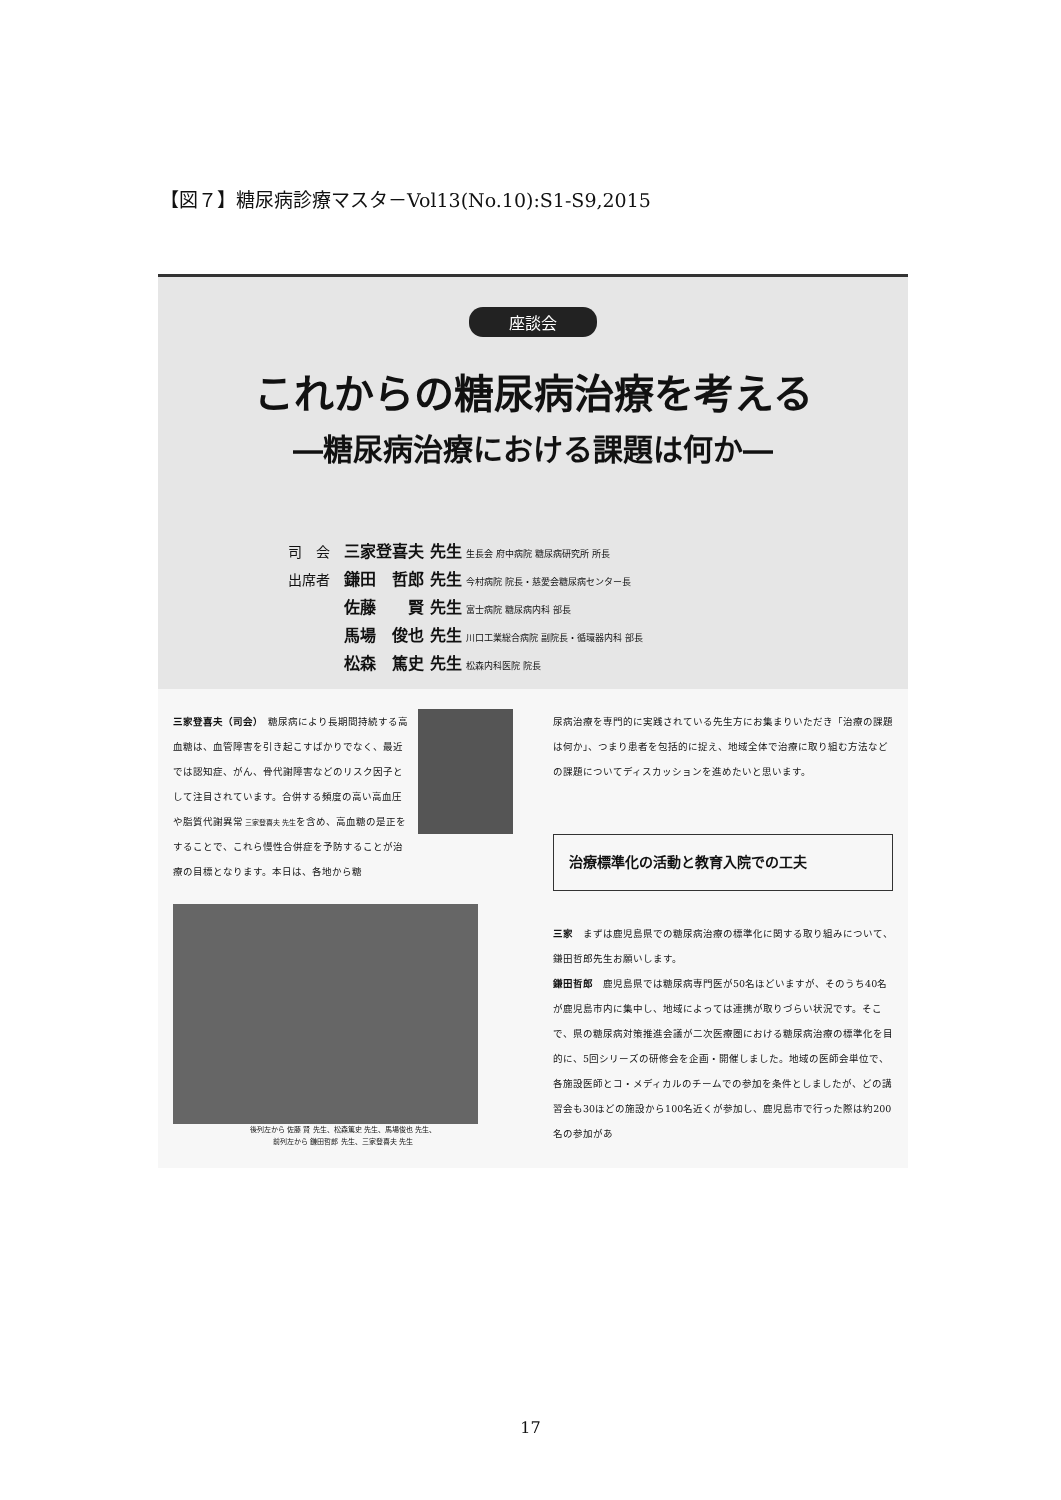【図７】糖尿病診療マスタ－Vol13(No.10):S1-S9,2015
座談会
これからの糖尿病治療を考える
―糖尿病治療における課題は何か―
司　会　三家登喜夫 先生 生長会 府中病院 糖尿病研究所 所長
出席者　鎌田　哲郎 先生 今村病院 院長・慈愛会糖尿病センター長
　　　　佐藤　　賢 先生 富士病院 糖尿病内科 部長
　　　　馬場　俊也 先生 川口工業総合病院 副院長・循環器内科 部長
　　　　松森　篤史 先生 松森内科医院 院長
三家登喜夫（司会）　糖尿病により長期間持続する高血糖は、血管障害を引き起こすばかりでなく、最近では認知症、がん、骨代謝障害などのリスク因子として注目されています。合併する頻度の高い高血圧や脂質代謝異常 三家登喜夫 先生を含め、高血糖の是正をすることで、これら慢性合併症を予防することが治療の目標となります。本日は、各地から糖
後列左から 佐藤 賢 先生、松森篤史 先生、馬場俊也 先生、
前列左から 鎌田哲郎 先生、三家登喜夫 先生
尿病治療を専門的に実践されている先生方にお集まりいただき「治療の課題は何か」、つまり患者を包括的に捉え、地域全体で治療に取り組む方法などの課題についてディスカッションを進めたいと思います。
治療標準化の活動と教育入院での工夫
三家　まずは鹿児島県での糖尿病治療の標準化に関する取り組みについて、鎌田哲郎先生お願いします。
鎌田哲郎　鹿児島県では糖尿病専門医が50名ほどいますが、そのうち40名が鹿児島市内に集中し、地域によっては連携が取りづらい状況です。そこで、県の糖尿病対策推進会議が二次医療圏における糖尿病治療の標準化を目的に、5回シリーズの研修会を企画・開催しました。地域の医師会単位で、各施設医師とコ・メディカルのチームでの参加を条件としましたが、どの講習会も30ほどの施設から100名近くが参加し、鹿児島市で行った際は約200名の参加があ
17